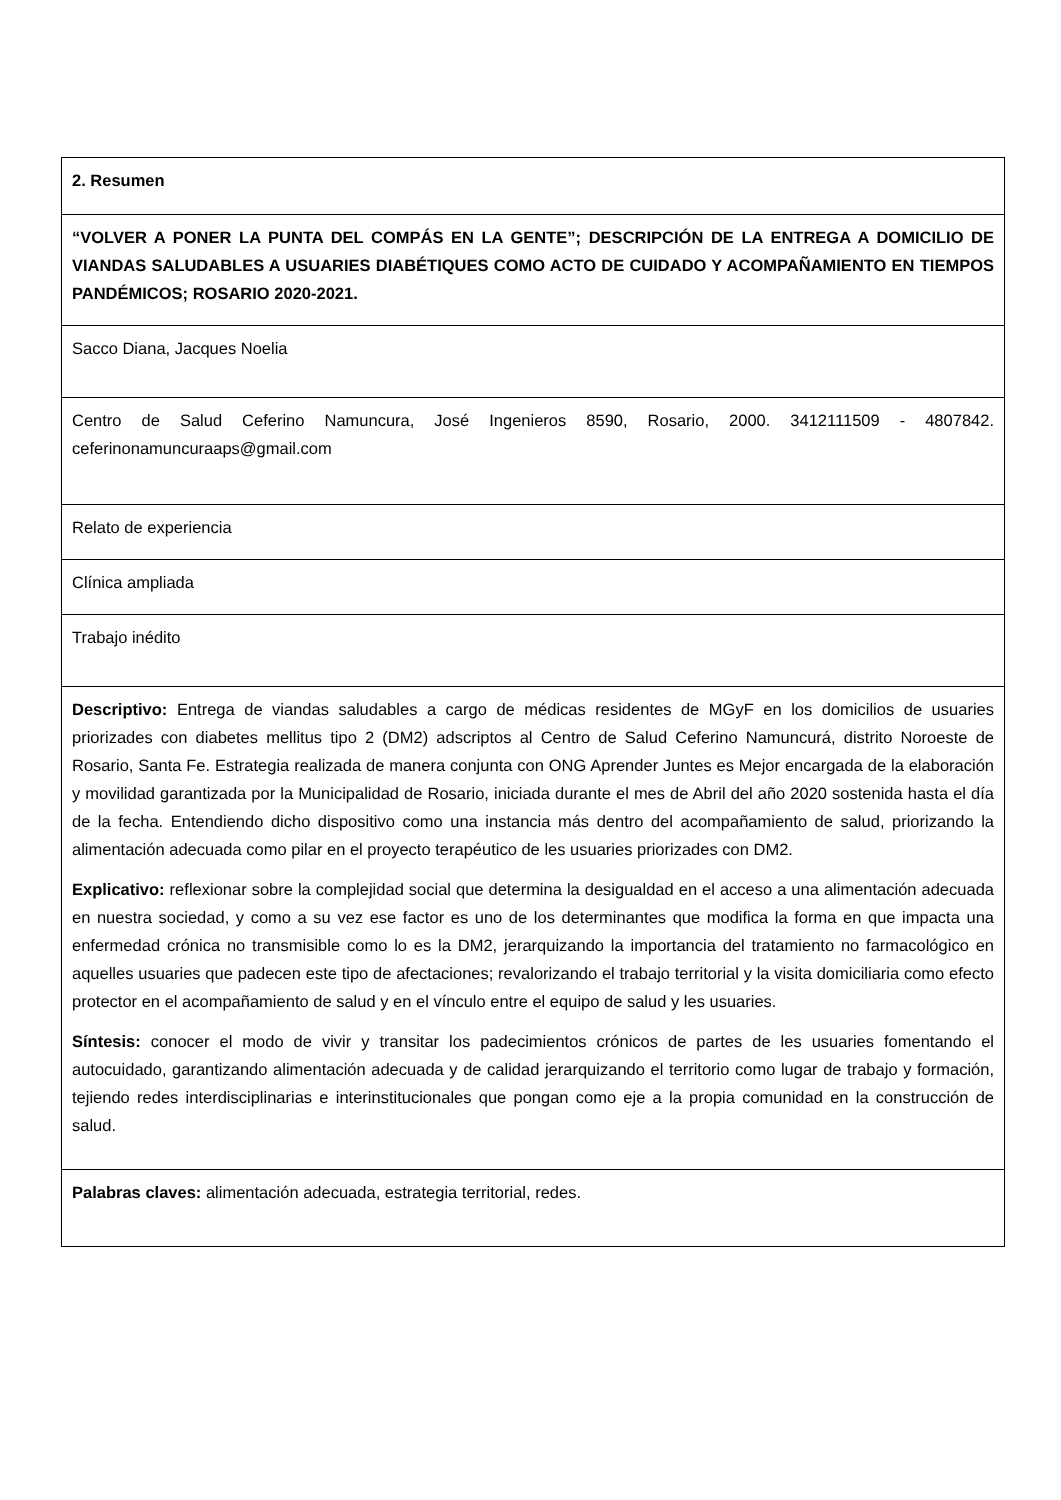| 2. Resumen |
| “VOLVER A PONER LA PUNTA DEL COMPÁS EN LA GENTE”; DESCRIPCIÓN DE LA ENTREGA A DOMICILIO DE VIANDAS SALUDABLES A USUARIES DIABÉTIQUES COMO ACTO DE CUIDADO Y ACOMPAÑAMIENTO EN TIEMPOS PANDÉMICOS; ROSARIO 2020-2021. |
| Sacco Diana, Jacques Noelia |
| Centro de Salud Ceferino Namuncura, José Ingenieros 8590, Rosario, 2000. 3412111509 - 4807842. ceferinonamuncuraaps@gmail.com |
| Relato de experiencia |
| Clínica ampliada |
| Trabajo inédito |
| Descriptivo: Entrega de viandas saludables a cargo de médicas residentes de MGyF en los domicilios de usuaries priorizades con diabetes mellitus tipo 2 (DM2) adscriptos al Centro de Salud Ceferino Namuncurá, distrito Noroeste de Rosario, Santa Fe. Estrategia realizada de manera conjunta con ONG Aprender Juntes es Mejor encargada de la elaboración y movilidad garantizada por la Municipalidad de Rosario, iniciada durante el mes de Abril del año 2020 sostenida hasta el día de la fecha. Entendiendo dicho dispositivo como una instancia más dentro del acompañamiento de salud, priorizando la alimentación adecuada como pilar en el proyecto terapéutico de les usuaries priorizades con DM2. Explicativo: reflexionar sobre la complejidad social que determina la desigualdad en el acceso a una alimentación adecuada en nuestra sociedad, y como a su vez ese factor es uno de los determinantes que modifica la forma en que impacta una enfermedad crónica no transmisible como lo es la DM2, jerarquizando la importancia del tratamiento no farmacológico en aquelles usuaries que padecen este tipo de afectaciones; revalorizando el trabajo territorial y la visita domiciliaria como efecto protector en el acompañamiento de salud y en el vínculo entre el equipo de salud y les usuaries. Síntesis: conocer el modo de vivir y transitar los padecimientos crónicos de partes de les usuaries fomentando el autocuidado, garantizando alimentación adecuada y de calidad jerarquizando el territorio como lugar de trabajo y formación, tejiendo redes interdisciplinarias e interinstitucionales que pongan como eje a la propia comunidad en la construcción de salud. |
| Palabras claves: alimentación adecuada, estrategia territorial, redes. |